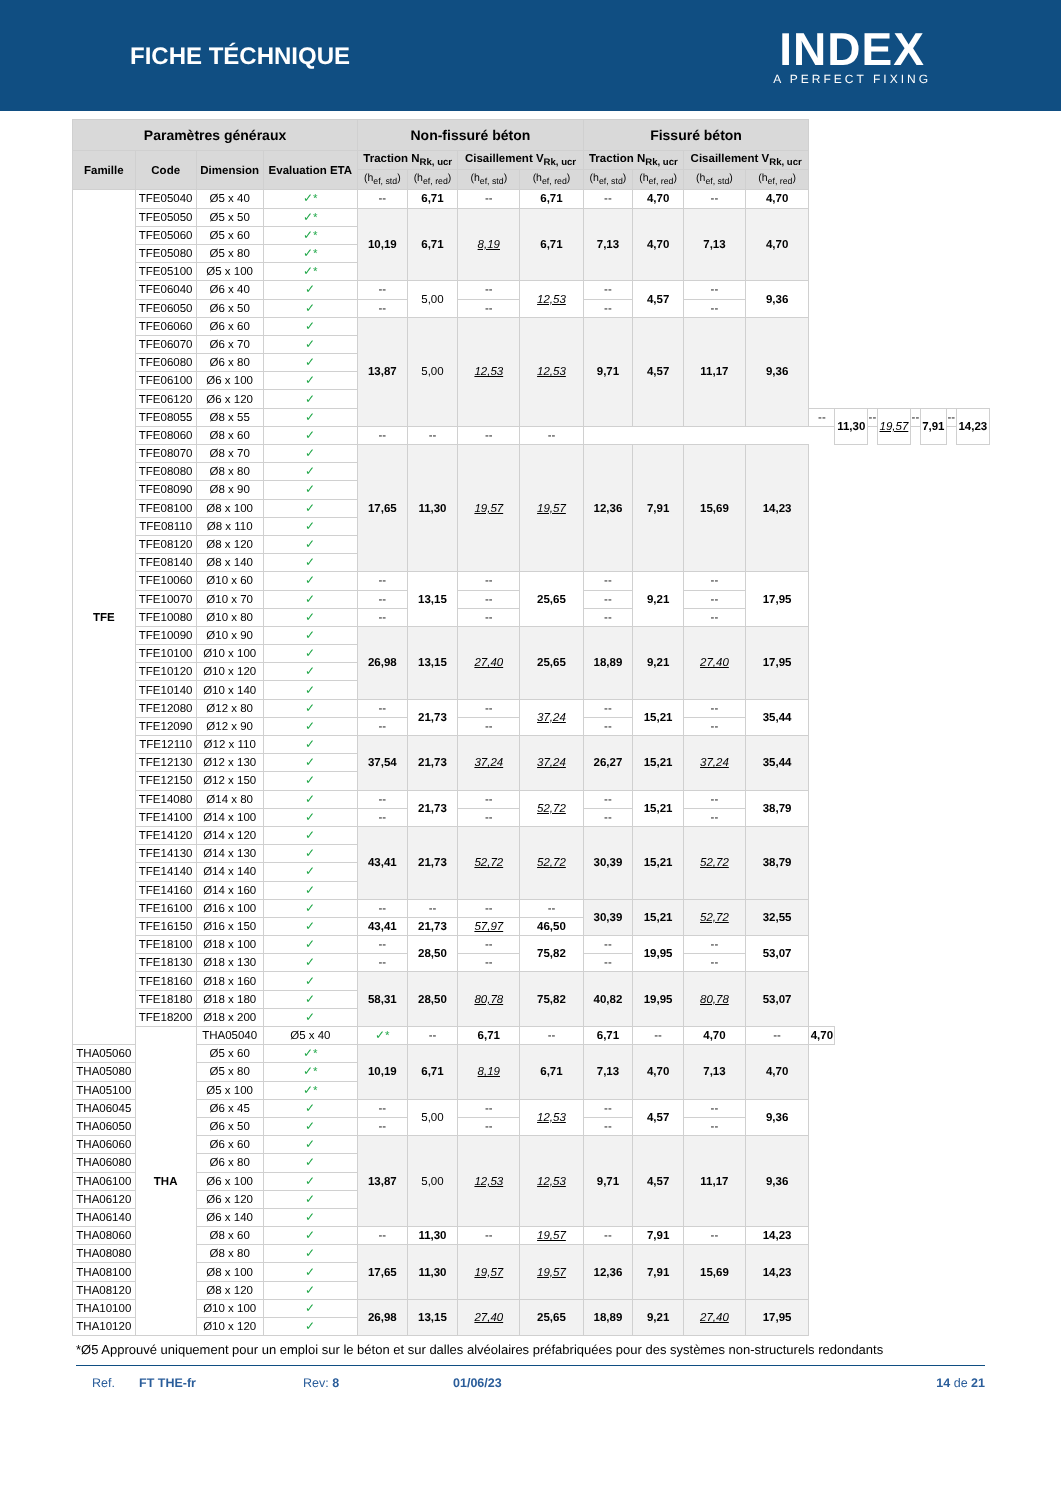FICHE TÉCHNIQUE
INDEX
A PERFECT FIXING
| Paramètres généraux | | | | Non-fissuré béton | | | | Fissuré béton | | | | | | | | | | | |
| --- | --- | --- | --- | --- | --- | --- | --- | --- | --- | --- | --- | --- | --- | --- | --- | --- | --- | --- | --- |
| Famille | Code | Dimension | Evaluation ETA | Traction N<sub>Rk, ucr</sub> | | Cisaillement V<sub>Rk, ucr</sub> | | Traction N<sub>Rk, ucr</sub> | | Cisaillement V<sub>Rk, ucr</sub> | | | | | | | | | |
| | | | | (h<sub>ef, std</sub>) | (h<sub>ef, red</sub>) | (h<sub>ef, std</sub>) | (h<sub>ef, red</sub>) | (h<sub>ef, std</sub>) | (h<sub>ef, red</sub>) | (h<sub>ef, std</sub>) | (h<sub>ef, red</sub>) | | | | | | | | |
| TFE | TFE05040 | Ø5 x 40 | ✓* | -- | 6,71 | -- | 6,71 | -- | 4,70 | -- | 4,70 | | | | | | | | |
| | TFE05050 | Ø5 x 50 | ✓* | 10,19 | 6,71 | 8,19 | 6,71 | 7,13 | 4,70 | 7,13 | 4,70 | | | | | | | | |
| | TFE05060 | Ø5 x 60 | ✓* | | | | | | | | | | | | | | | | |
| | TFE05080 | Ø5 x 80 | ✓* | | | | | | | | | | | | | | | | |
| | TFE05100 | Ø5 x 100 | ✓* | | | | | | | | | | | | | | | | |
| | TFE06040 | Ø6 x 40 | ✓ | -- | 5,00 | -- | 12,53 | -- | 4,57 | -- | 9,36 | | | | | | | | |
| | TFE06050 | Ø6 x 50 | ✓ | -- | | -- | | -- | | -- | | | | | | | | | |
| | TFE06060 | Ø6 x 60 | ✓ | 13,87 | 5,00 | 12,53 | 12,53 | 9,71 | 4,57 | 11,17 | 9,36 | | | | | | | | |
| | TFE06070 | Ø6 x 70 | ✓ | | | | | | | | | | | | | | | | |
| | TFE06080 | Ø6 x 80 | ✓ | | | | | | | | | | | | | | | | |
| | TFE06100 | Ø6 x 100 | ✓ | | | | | | | | | | | | | | | | |
| | TFE06120 | Ø6 x 120 | ✓ | | | | | | | | | | | | | | | | |
| | TFE08055 | Ø8 x 55 | ✓ | | | | | | | | | -- | 11,30 | -- | 19,57 | -- | 7,91 | -- | 14,23 |
| | TFE08060 | Ø8 x 60 | ✓ | -- | -- | -- | -- | | | | | | | | | | | | |
| | TFE08070 | Ø8 x 70 | ✓ | 17,65 | 11,30 | 19,57 | 19,57 | 12,36 | 7,91 | 15,69 | 14,23 | | | | | | | | |
| | TFE08080 | Ø8 x 80 | ✓ | | | | | | | | | | | | | | | | |
| | TFE08090 | Ø8 x 90 | ✓ | | | | | | | | | | | | | | | | |
| | TFE08100 | Ø8 x 100 | ✓ | | | | | | | | | | | | | | | | |
| | TFE08110 | Ø8 x 110 | ✓ | | | | | | | | | | | | | | | | |
| | TFE08120 | Ø8 x 120 | ✓ | | | | | | | | | | | | | | | | |
| | TFE08140 | Ø8 x 140 | ✓ | | | | | | | | | | | | | | | | |
| | TFE10060 | Ø10 x 60 | ✓ | -- | 13,15 | -- | 25,65 | -- | 9,21 | -- | 17,95 | | | | | | | | |
| | TFE10070 | Ø10 x 70 | ✓ | -- | | -- | | -- | | -- | | | | | | | | | |
| | TFE10080 | Ø10 x 80 | ✓ | -- | | -- | | -- | | -- | | | | | | | | | |
| | TFE10090 | Ø10 x 90 | ✓ | 26,98 | 13,15 | 27,40 | 25,65 | 18,89 | 9,21 | 27,40 | 17,95 | | | | | | | | |
| | TFE10100 | Ø10 x 100 | ✓ | | | | | | | | | | | | | | | | |
| | TFE10120 | Ø10 x 120 | ✓ | | | | | | | | | | | | | | | | |
| | TFE10140 | Ø10 x 140 | ✓ | | | | | | | | | | | | | | | | |
| | TFE12080 | Ø12 x 80 | ✓ | -- | 21,73 | -- | 37,24 | -- | 15,21 | -- | 35,44 | | | | | | | | |
| | TFE12090 | Ø12 x 90 | ✓ | -- | | -- | | -- | | -- | | | | | | | | | |
| | TFE12110 | Ø12 x 110 | ✓ | 37,54 | 21,73 | 37,24 | 37,24 | 26,27 | 15,21 | 37,24 | 35,44 | | | | | | | | |
| | TFE12130 | Ø12 x 130 | ✓ | | | | | | | | | | | | | | | | |
| | TFE12150 | Ø12 x 150 | ✓ | | | | | | | | | | | | | | | | |
| | TFE14080 | Ø14 x 80 | ✓ | -- | 21,73 | -- | 52,72 | -- | 15,21 | -- | 38,79 | | | | | | | | |
| | TFE14100 | Ø14 x 100 | ✓ | -- | | -- | | -- | | -- | | | | | | | | | |
| | TFE14120 | Ø14 x 120 | ✓ | 43,41 | 21,73 | 52,72 | 52,72 | 30,39 | 15,21 | 52,72 | 38,79 | | | | | | | | |
| | TFE14130 | Ø14 x 130 | ✓ | | | | | | | | | | | | | | | | |
| | TFE14140 | Ø14 x 140 | ✓ | | | | | | | | | | | | | | | | |
| | TFE14160 | Ø14 x 160 | ✓ | | | | | | | | | | | | | | | | |
| | TFE16100 | Ø16 x 100 | ✓ | -- | -- | -- | -- | 30,39 | 15,21 | 52,72 | 32,55 | | | | | | | | |
| | TFE16150 | Ø16 x 150 | ✓ | 43,41 | 21,73 | 57,97 | 46,50 | | | | | | | | | | | | |
| | TFE18100 | Ø18 x 100 | ✓ | -- | 28,50 | -- | 75,82 | -- | 19,95 | -- | 53,07 | | | | | | | | |
| | TFE18130 | Ø18 x 130 | ✓ | -- | | -- | | -- | | -- | | | | | | | | | |
| | TFE18160 | Ø18 x 160 | ✓ | 58,31 | 28,50 | 80,78 | 75,82 | 40,82 | 19,95 | 80,78 | 53,07 | | | | | | | | |
| | TFE18180 | Ø18 x 180 | ✓ | | | | | | | | | | | | | | | | |
| | TFE18200 | Ø18 x 200 | ✓ | | | | | | | | | | | | | | | | |
| | THA | THA05040 | Ø5 x 40 | ✓* | -- | 6,71 | -- | 6,71 | -- | 4,70 | -- | 4,70 | | | | | | | |
| THA05060 | | Ø5 x 60 | ✓* | 10,19 | 6,71 | 8,19 | 6,71 | 7,13 | 4,70 | 7,13 | 4,70 | | | | | | | | |
| THA05080 | | Ø5 x 80 | ✓* | | | | | | | | | | | | | | | | |
| THA05100 | | Ø5 x 100 | ✓* | | | | | | | | | | | | | | | | |
| THA06045 | | Ø6 x 45 | ✓ | -- | 5,00 | -- | 12,53 | -- | 4,57 | -- | 9,36 | | | | | | | | |
| THA06050 | | Ø6 x 50 | ✓ | -- | | -- | | -- | | -- | | | | | | | | | |
| THA06060 | | Ø6 x 60 | ✓ | 13,87 | 5,00 | 12,53 | 12,53 | 9,71 | 4,57 | 11,17 | 9,36 | | | | | | | | |
| THA06080 | | Ø6 x 80 | ✓ | | | | | | | | | | | | | | | | |
| THA06100 | | Ø6 x 100 | ✓ | | | | | | | | | | | | | | | | |
| THA06120 | | Ø6 x 120 | ✓ | | | | | | | | | | | | | | | | |
| THA06140 | | Ø6 x 140 | ✓ | | | | | | | | | | | | | | | | |
| THA08060 | | Ø8 x 60 | ✓ | -- | 11,30 | -- | 19,57 | -- | 7,91 | -- | 14,23 | | | | | | | | |
| THA08080 | | Ø8 x 80 | ✓ | 17,65 | 11,30 | 19,57 | 19,57 | 12,36 | 7,91 | 15,69 | 14,23 | | | | | | | | |
| THA08100 | | Ø8 x 100 | ✓ | | | | | | | | | | | | | | | | |
| THA08120 | | Ø8 x 120 | ✓ | | | | | | | | | | | | | | | | |
| THA10100 | | Ø10 x 100 | ✓ | 26,98 | 13,15 | 27,40 | 25,65 | 18,89 | 9,21 | 27,40 | 17,95 | | | | | | | | |
| THA10120 | | Ø10 x 120 | ✓ | | | | | | | | | | | | | | | | |
*Ø5 Approuvé uniquement pour un emploi sur le béton et sur dalles alvéolaires préfabriquées pour des systèmes non-structurels redondants
Ref. FT THE-fr Rev: 8 01/06/23 14 de 21